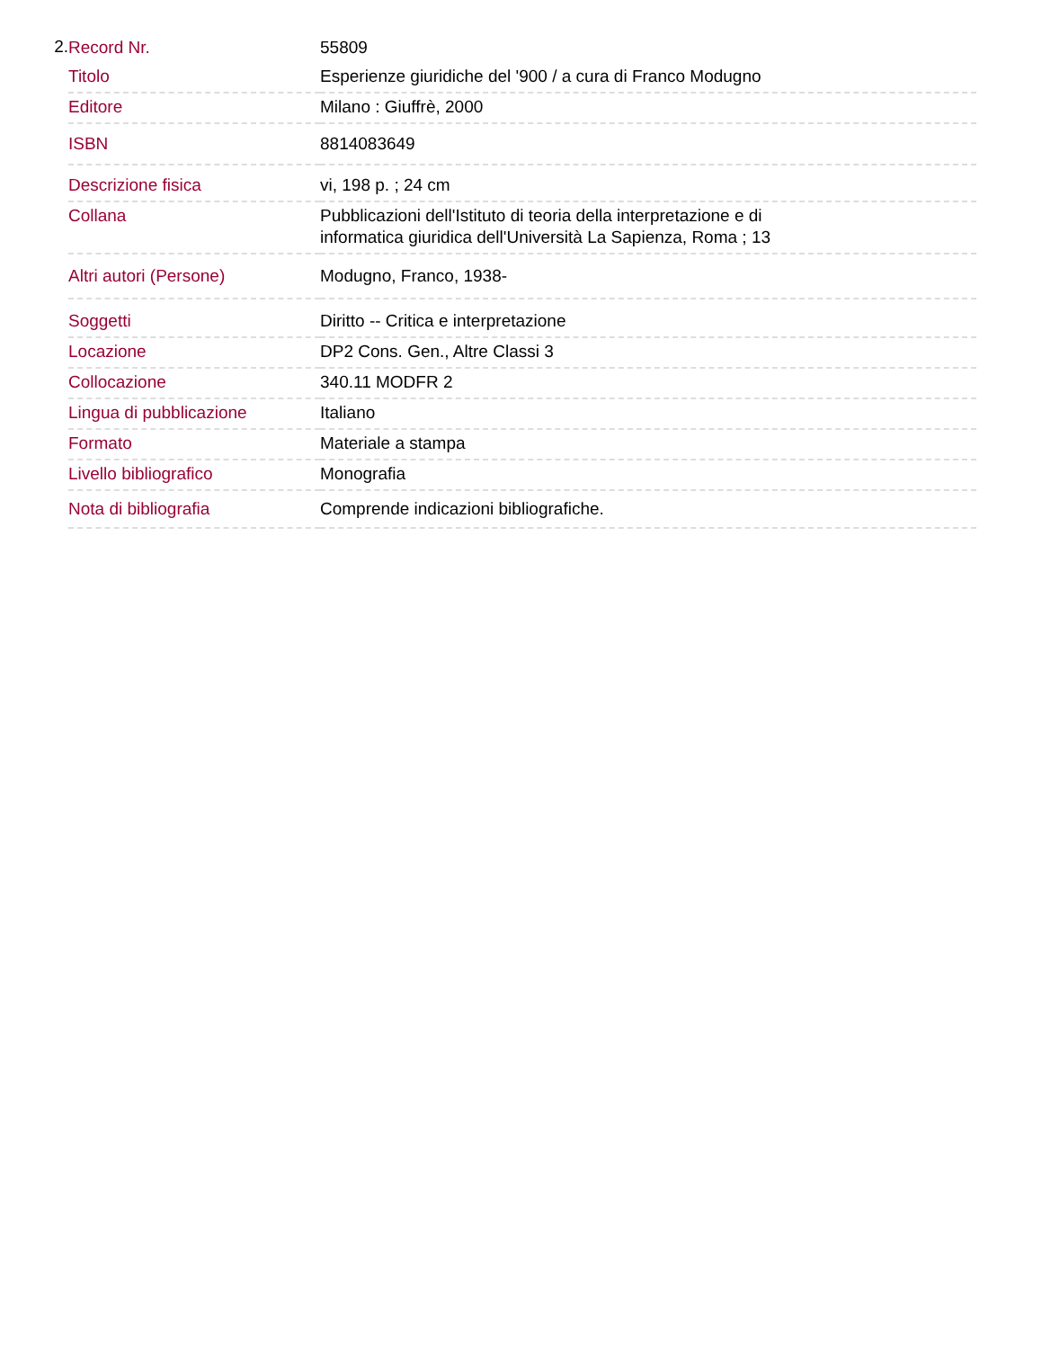2.
| Record Nr. | 55809 |
| Titolo | Esperienze giuridiche del '900 / a cura di Franco Modugno |
| Editore | Milano : Giuffrè, 2000 |
| ISBN | 8814083649 |
| Descrizione fisica | vi, 198 p. ; 24 cm |
| Collana | Pubblicazioni dell'Istituto di teoria della interpretazione e di informatica giuridica dell'Università La Sapienza, Roma ; 13 |
| Altri autori (Persone) | Modugno, Franco, 1938- |
| Soggetti | Diritto -- Critica e interpretazione |
| Locazione | DP2 Cons. Gen., Altre Classi 3 |
| Collocazione | 340.11 MODFR 2 |
| Lingua di pubblicazione | Italiano |
| Formato | Materiale a stampa |
| Livello bibliografico | Monografia |
| Nota di bibliografia | Comprende indicazioni bibliografiche. |